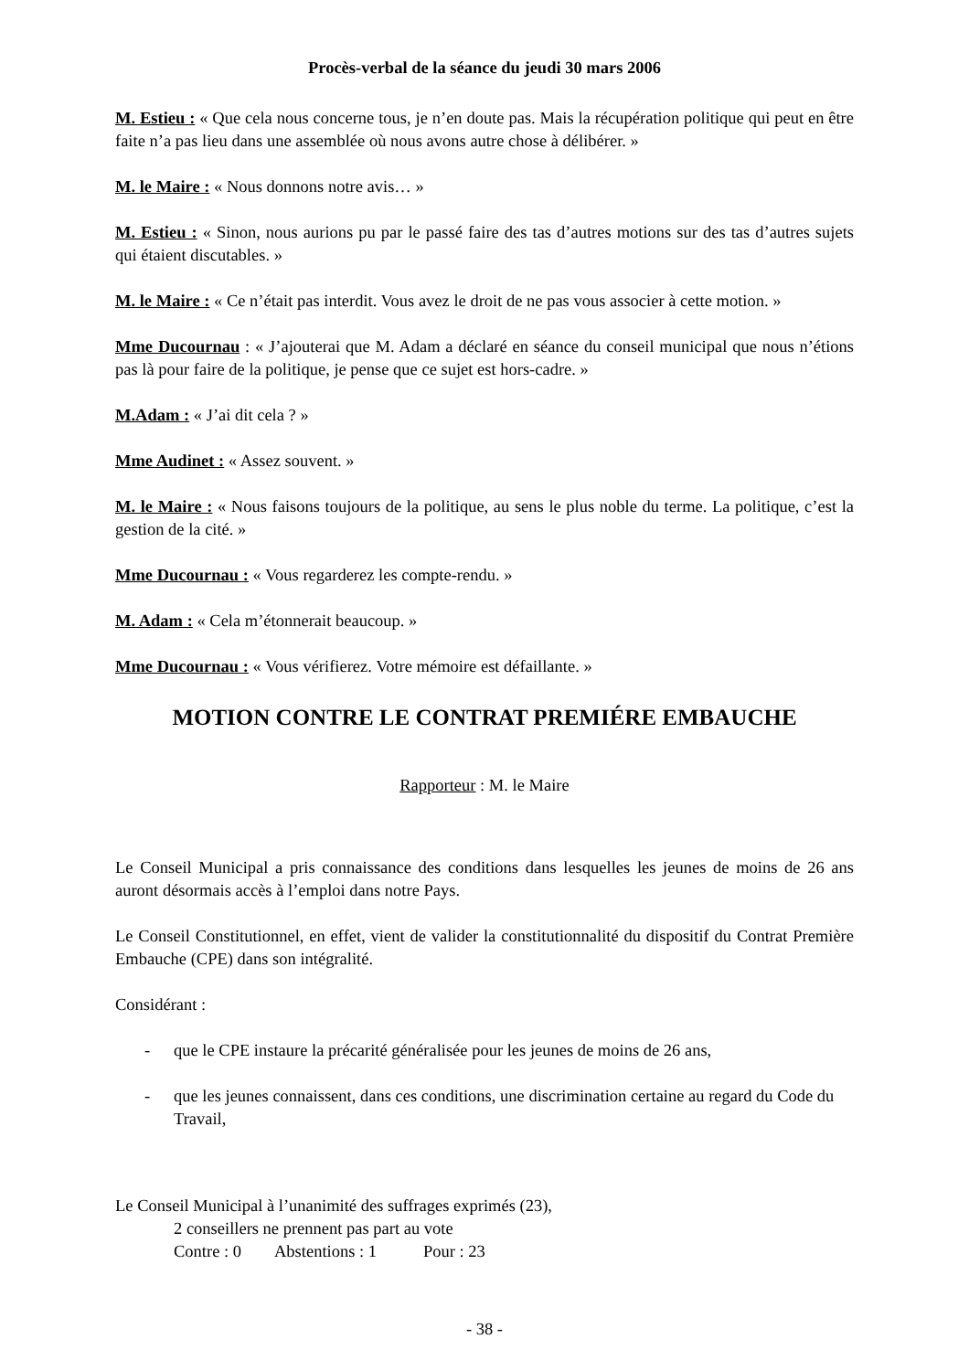Procès-verbal de la séance du jeudi 30 mars 2006
M. Estieu : « Que cela nous concerne tous, je n’en doute pas. Mais la récupération politique qui peut en être faite n’a pas lieu dans une assemblée où nous avons autre chose à délibérer. »
M. le Maire : « Nous donnons notre avis… »
M. Estieu : « Sinon, nous aurions pu par le passé faire des tas d’autres motions sur des tas d’autres sujets qui étaient discutables. »
M. le Maire : « Ce n’était pas interdit. Vous avez le droit de ne pas vous associer à cette motion. »
Mme Ducournau : « J’ajouterai que M. Adam a déclaré en séance du conseil municipal que nous n’étions pas là pour faire de la politique, je pense que ce sujet est hors-cadre. »
M.Adam : « J’ai dit cela ? »
Mme Audinet : « Assez souvent. »
M. le Maire : « Nous faisons toujours de la politique, au sens le plus noble du terme. La politique, c’est la gestion de la cité. »
Mme Ducournau : « Vous regarderez les compte-rendu. »
M. Adam : « Cela m’étonnerait beaucoup. »
Mme Ducournau : « Vous vérifierez. Votre mémoire est défaillante. »
MOTION CONTRE LE CONTRAT PREMIÉRE EMBAUCHE
Rapporteur : M. le Maire
Le Conseil Municipal a pris connaissance des conditions dans lesquelles les jeunes de moins de 26 ans auront désormais accès à l’emploi dans notre Pays.
Le Conseil Constitutionnel, en effet, vient de valider la constitutionnalité du dispositif du Contrat Première Embauche (CPE) dans son intégralité.
Considérant :
- que le CPE instaure la précarité généralisée pour les jeunes de moins de 26 ans,
- que les jeunes connaissent, dans ces conditions, une discrimination certaine au regard du Code du Travail,
Le Conseil Municipal à l’unanimité des suffrages exprimés (23),
2 conseillers ne prennent pas part au vote
Contre : 0 Abstentions : 1 Pour : 23
- 38 -